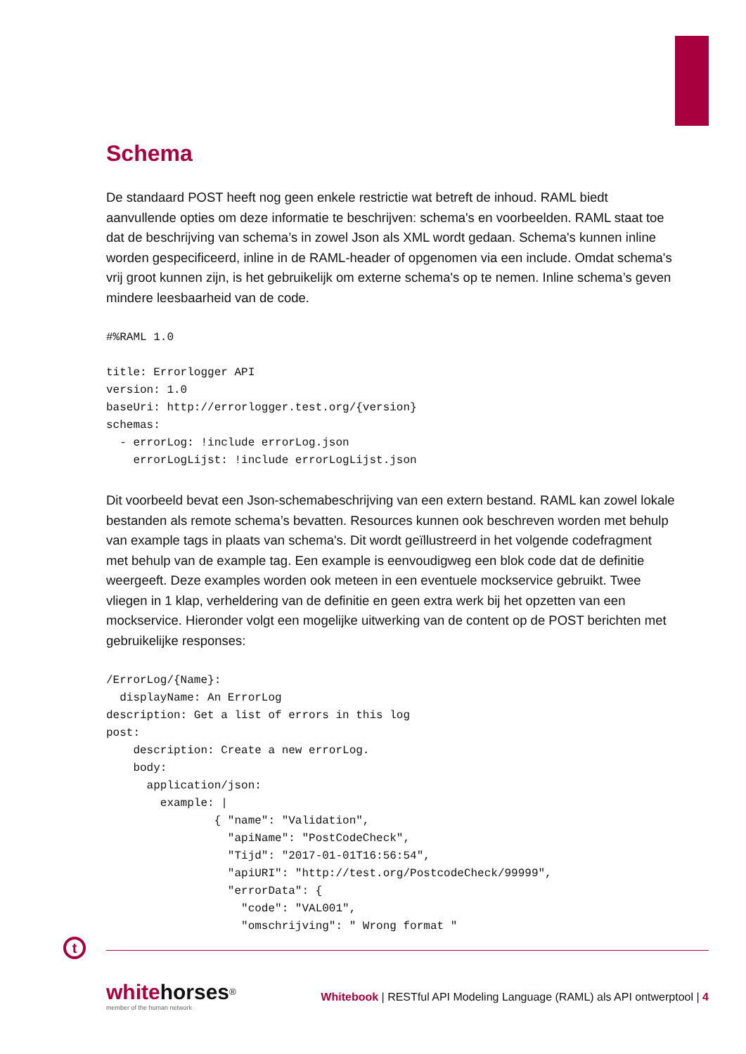Schema
De standaard POST heeft nog geen enkele restrictie wat betreft de inhoud. RAML biedt aanvullende opties om deze informatie te beschrijven: schema's en voorbeelden. RAML staat toe dat de beschrijving van schema’s in zowel Json als XML wordt gedaan. Schema's kunnen inline worden gespecificeerd, inline in de RAML-header of opgenomen via een include. Omdat schema's vrij groot kunnen zijn, is het gebruikelijk om externe schema's op te nemen. Inline schema’s geven mindere leesbaarheid van de code.
#%RAML 1.0

title: Errorlogger API
version: 1.0
baseUri: http://errorlogger.test.org/{version}
schemas:
  - errorLog: !include errorLog.json
    errorLogLijst: !include errorLogLijst.json
Dit voorbeeld bevat een Json-schemabeschrijving van een extern bestand. RAML kan zowel lokale bestanden als remote schema’s bevatten. Resources kunnen ook beschreven worden met behulp van example tags in plaats van schema's. Dit wordt geïllustreerd in het volgende codefragment met behulp van de example tag. Een example is eenvoudigweg een blok code dat de definitie weergeeft. Deze examples worden ook meteen in een eventuele mockservice gebruikt. Twee vliegen in 1 klap, verheldering van de definitie en geen extra werk bij het opzetten van een mockservice. Hieronder volgt een mogelijke uitwerking van de content op de POST berichten met gebruikelijke responses:
/ErrorLog/{Name}:
  displayName: An ErrorLog
description: Get a list of errors in this log
post:
    description: Create a new errorLog.
    body:
      application/json:
        example: |
                { "name": "Validation",
                  "apiName": "PostCodeCheck",
                  "Tijd": "2017-01-01T16:56:54",
                  "apiURI": "http://test.org/PostcodeCheck/99999",
                  "errorData": {
                    "code": "VAL001",
                    "omschrijving": " Wrong format "
t
whitehorses<sup>®</sup>
member of the human network
Whitebook | RESTful API Modeling Language (RAML) als API ontwerptool | 4